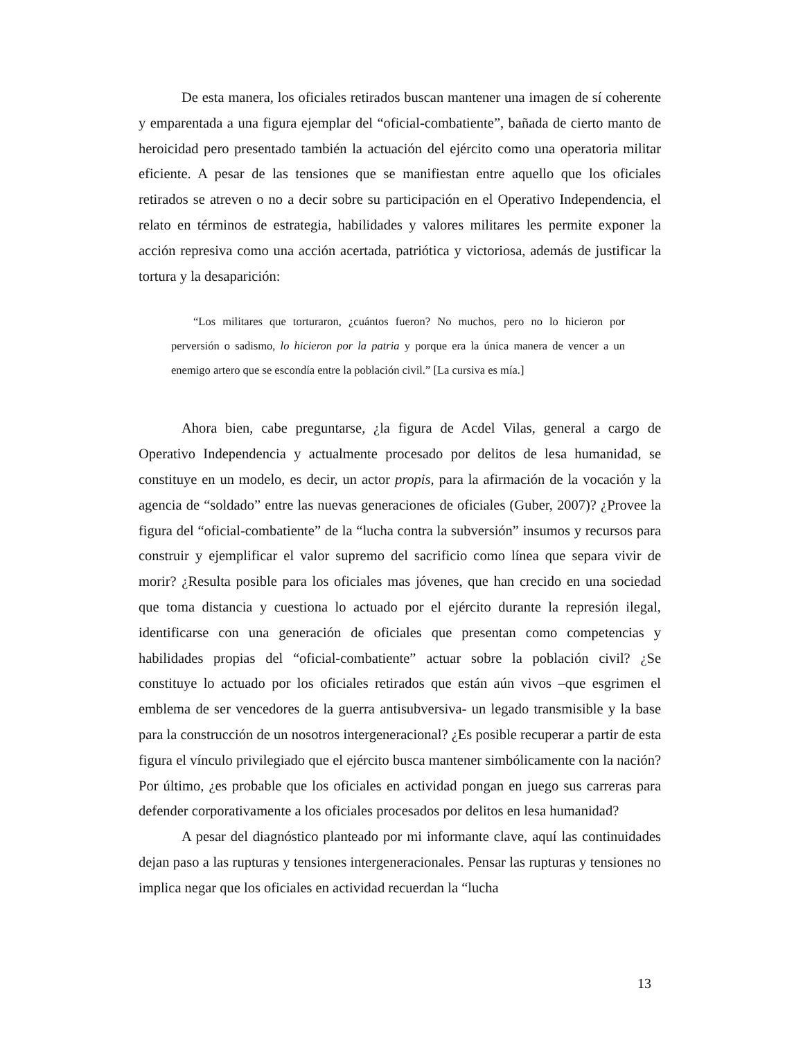De esta manera, los oficiales retirados buscan mantener una imagen de sí coherente y emparentada a una figura ejemplar del “oficial-combatiente”, bañada de cierto manto de heroicidad pero presentado también la actuación del ejército como una operatoria militar eficiente. A pesar de las tensiones que se manifiestan entre aquello que los oficiales retirados se atreven o no a decir sobre su participación en el Operativo Independencia, el relato en términos de estrategia, habilidades y valores militares les permite exponer la acción represiva como una acción acertada, patriótica y victoriosa, además de justificar la tortura y la desaparición:
“Los militares que torturaron, ¿cuántos fueron? No muchos, pero no lo hicieron por perversión o sadismo, lo hicieron por la patria y porque era la única manera de vencer a un enemigo artero que se escondía entre la población civil.” [La cursiva es mía.]
Ahora bien, cabe preguntarse, ¿la figura de Acdel Vilas, general a cargo de Operativo Independencia y actualmente procesado por delitos de lesa humanidad, se constituye en un modelo, es decir, un actor propis, para la afirmación de la vocación y la agencia de “soldado” entre las nuevas generaciones de oficiales (Guber, 2007)? ¿Provee la figura del “oficial-combatiente” de la “lucha contra la subversión” insumos y recursos para construir y ejemplificar el valor supremo del sacrificio como línea que separa vivir de morir? ¿Resulta posible para los oficiales mas jóvenes, que han crecido en una sociedad que toma distancia y cuestiona lo actuado por el ejército durante la represión ilegal, identificarse con una generación de oficiales que presentan como competencias y habilidades propias del “oficial-combatiente” actuar sobre la población civil? ¿Se constituye lo actuado por los oficiales retirados que están aún vivos –que esgrimen el emblema de ser vencedores de la guerra antisubversiva- un legado transmisible y la base para la construcción de un nosotros intergeneracional? ¿Es posible recuperar a partir de esta figura el vínculo privilegiado que el ejército busca mantener simbólicamente con la nación? Por último, ¿es probable que los oficiales en actividad pongan en juego sus carreras para defender corporativamente a los oficiales procesados por delitos en lesa humanidad?
A pesar del diagnóstico planteado por mi informante clave, aquí las continuidades dejan paso a las rupturas y tensiones intergeneracionales. Pensar las rupturas y tensiones no implica negar que los oficiales en actividad recuerdan la “lucha
13